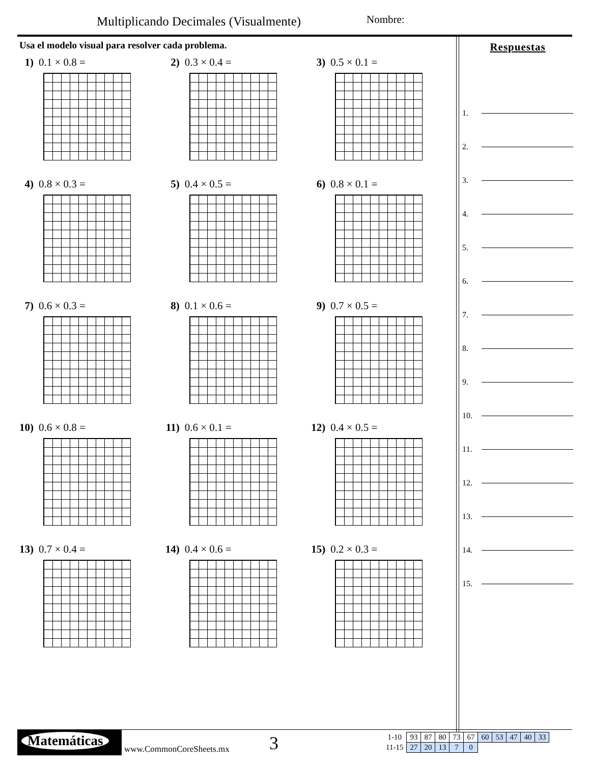Multiplicando Decimales (Visualmente)
Nombre:
Usa el modelo visual para resolver cada problema.
1) 0.1 × 0.8 = 2) 0.3 × 0.4 = 3) 0.5 × 0.1 =
4) 0.8 × 0.3 = 5) 0.4 × 0.5 = 6) 0.8 × 0.1 =
7) 0.6 × 0.3 = 8) 0.1 × 0.6 = 9) 0.7 × 0.5 =
10) 0.6 × 0.8 = 11) 0.6 × 0.1 = 12) 0.4 × 0.5 =
13) 0.7 × 0.4 = 14) 0.4 × 0.6 = 15) 0.2 × 0.3 =
Respuestas
1.
2.
3.
4.
5.
6.
7.
8.
9.
10.
11.
12.
13.
14.
15.
Matemáticas
www.CommonCoreSheets.mx 3
| 1-10 | 93 | 87 | 80 | 73 | 67 | 60 | 53 | 47 | 40 | 33 |
| 11-15 | 27 | 20 | 13 | 7 | 0 | | | | | |